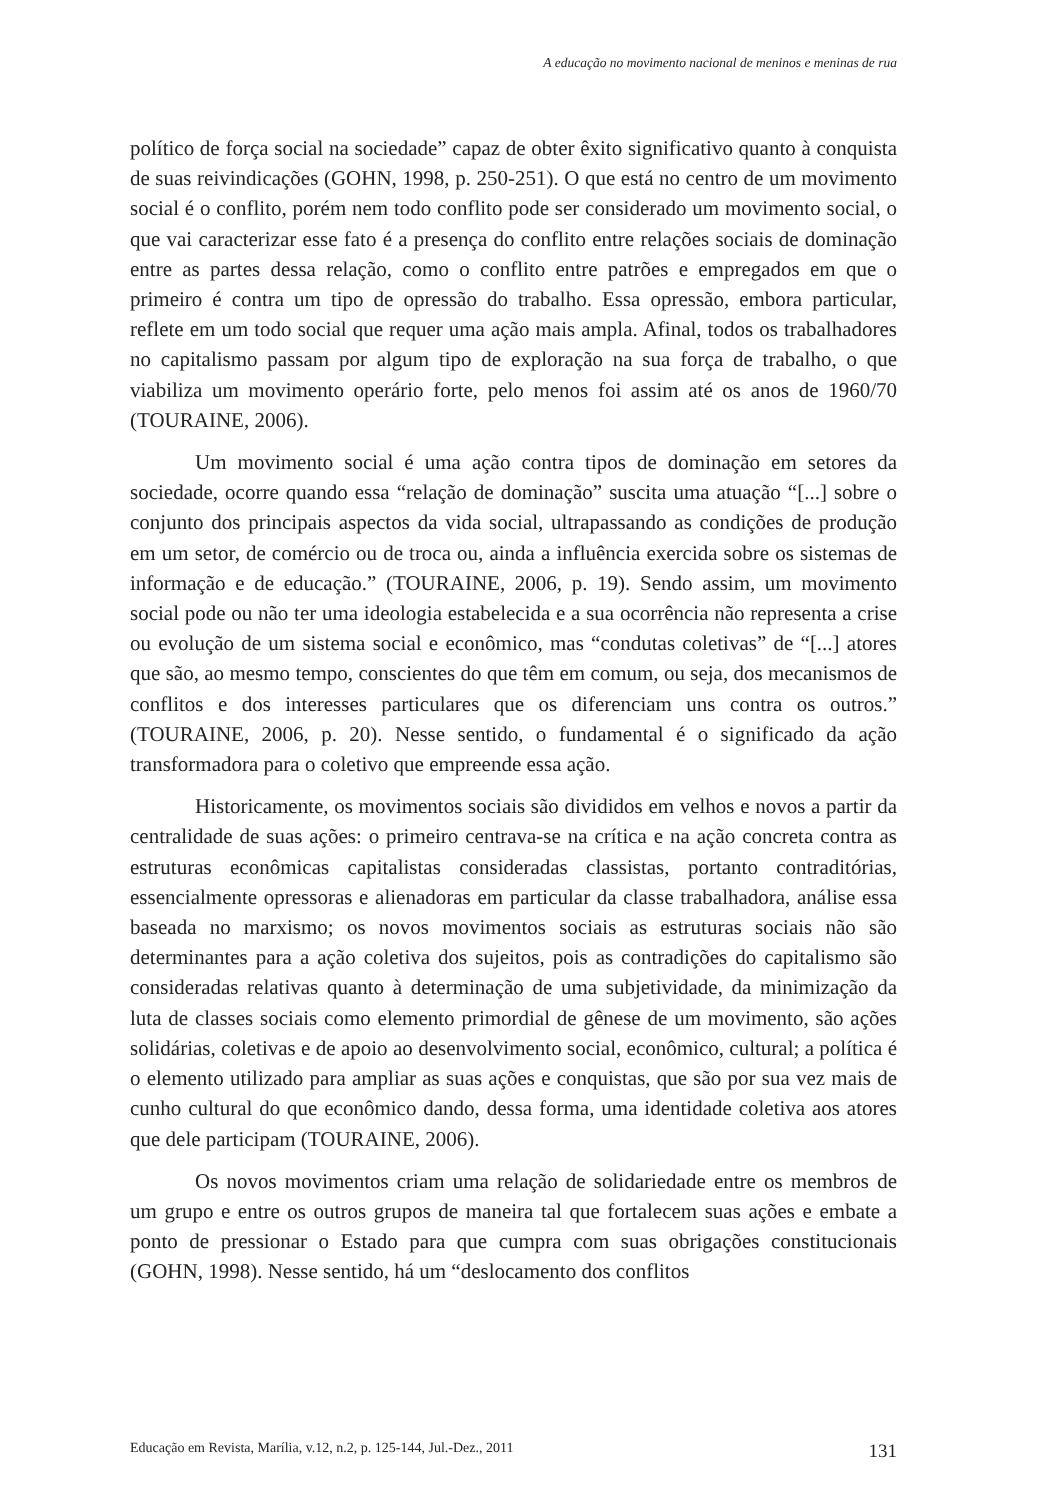A educação no movimento nacional de meninos e meninas de rua
político de força social na sociedade” capaz de obter êxito significativo quanto à conquista de suas reivindicações (GOHN, 1998, p. 250-251). O que está no centro de um movimento social é o conflito, porém nem todo conflito pode ser considerado um movimento social, o que vai caracterizar esse fato é a presença do conflito entre relações sociais de dominação entre as partes dessa relação, como o conflito entre patrões e empregados em que o primeiro é contra um tipo de opressão do trabalho. Essa opressão, embora particular, reflete em um todo social que requer uma ação mais ampla. Afinal, todos os trabalhadores no capitalismo passam por algum tipo de exploração na sua força de trabalho, o que viabiliza um movimento operário forte, pelo menos foi assim até os anos de 1960/70 (TOURAINE, 2006).
Um movimento social é uma ação contra tipos de dominação em setores da sociedade, ocorre quando essa “relação de dominação” suscita uma atuação “[...] sobre o conjunto dos principais aspectos da vida social, ultrapassando as condições de produção em um setor, de comércio ou de troca ou, ainda a influência exercida sobre os sistemas de informação e de educação.” (TOURAINE, 2006, p. 19). Sendo assim, um movimento social pode ou não ter uma ideologia estabelecida e a sua ocorrência não representa a crise ou evolução de um sistema social e econômico, mas “condutas coletivas” de “[...] atores que são, ao mesmo tempo, conscientes do que têm em comum, ou seja, dos mecanismos de conflitos e dos interesses particulares que os diferenciam uns contra os outros.” (TOURAINE, 2006, p. 20). Nesse sentido, o fundamental é o significado da ação transformadora para o coletivo que empreende essa ação.
Historicamente, os movimentos sociais são divididos em velhos e novos a partir da centralidade de suas ações: o primeiro centrava-se na crítica e na ação concreta contra as estruturas econômicas capitalistas consideradas classistas, portanto contraditórias, essencialmente opressoras e alienadoras em particular da classe trabalhadora, análise essa baseada no marxismo; os novos movimentos sociais as estruturas sociais não são determinantes para a ação coletiva dos sujeitos, pois as contradições do capitalismo são consideradas relativas quanto à determinação de uma subjetividade, da minimização da luta de classes sociais como elemento primordial de gênese de um movimento, são ações solidárias, coletivas e de apoio ao desenvolvimento social, econômico, cultural; a política é o elemento utilizado para ampliar as suas ações e conquistas, que são por sua vez mais de cunho cultural do que econômico dando, dessa forma, uma identidade coletiva aos atores que dele participam (TOURAINE, 2006).
Os novos movimentos criam uma relação de solidariedade entre os membros de um grupo e entre os outros grupos de maneira tal que fortalecem suas ações e embate a ponto de pressionar o Estado para que cumpra com suas obrigações constitucionais (GOHN, 1998). Nesse sentido, há um “deslocamento dos conflitos
Educação em Revista, Marília, v.12, n.2, p. 125-144, Jul.-Dez., 2011 131